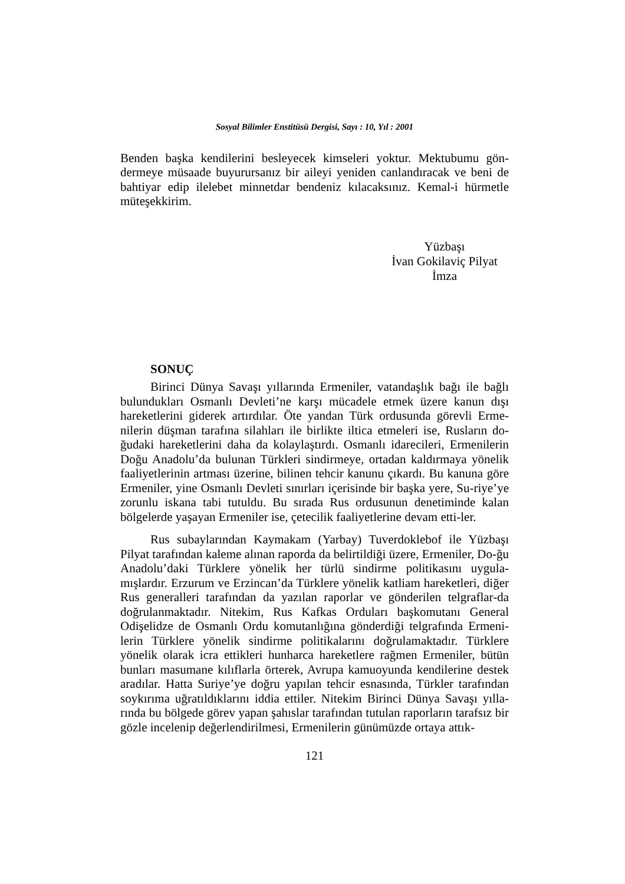Sosyal Bilimler Enstitüsü Dergisi, Sayı : 10, Yıl : 2001
Benden başka kendilerini besleyecek kimseleri yoktur. Mektubumu gön-dermeye müsaade buyurursanız bir aileyi yeniden canlandıracak ve beni de bahtiyar edip ilelebet minnetdar bendeniz kılacaksınız. Kemal-i hürmetle müteşekkirim.
Yüzbaşı
İvan Gokilaviç Pilyat
İmza
SONUÇ
Birinci Dünya Savaşı yıllarında Ermeniler, vatandaşlık bağı ile bağlı bulundukları Osmanlı Devleti’ne karşı mücadele etmek üzere kanun dışı hareketlerini giderek artırdılar. Öte yandan Türk ordusunda görevli Erme-nilerin düşman tarafına silahları ile birlikte iltica etmeleri ise, Rusların do-ğudaki hareketlerini daha da kolaylaştırdı. Osmanlı idarecileri, Ermenilerin Doğu Anadolu’da bulunan Türkleri sindirmeye, ortadan kaldırmaya yönelik faaliyetlerinin artması üzerine, bilinen tehcir kanunu çıkardı. Bu kanuna göre Ermeniler, yine Osmanlı Devleti sınırları içerisinde bir başka yere, Su-riye’ye zorunlu iskana tabi tutuldu. Bu sırada Rus ordusunun denetiminde kalan bölgelerde yaşayan Ermeniler ise, çetecilik faaliyetlerine devam etti-ler.
Rus subaylarından Kaymakam (Yarbay) Tuverdoklebof ile Yüzbaşı Pilyat tarafından kaleme alınan raporda da belirtildiği üzere, Ermeniler, Do-ğu Anadolu’daki Türklere yönelik her türlü sindirme politikasını uygula-mışlardır. Erzurum ve Erzincan’da Türklere yönelik katliam hareketleri, diğer Rus generalleri tarafından da yazılan raporlar ve gönderilen telgraflar-da doğrulanmaktadır. Nitekim, Rus Kafkas Orduları başkomutanı General Odişelidze de Osmanlı Ordu komutanlığına gönderdiği telgrafında Ermeni-lerin Türklere yönelik sindirme politikalarını doğrulamaktadır. Türklere yönelik olarak icra ettikleri hunharca hareketlere rağmen Ermeniler, bütün bunları masumane kılıflarla örterek, Avrupa kamuoyunda kendilerine destek aradılar. Hatta Suriye’ye doğru yapılan tehcir esnasında, Türkler tarafından soykırıma uğratıldıklarını iddia ettiler. Nitekim Birinci Dünya Savaşı yılla-rında bu bölgede görev yapan şahıslar tarafından tutulan raporların tarafsız bir gözle incelenip değerlendirilmesi, Ermenilerin günümüzde ortaya attık-
121